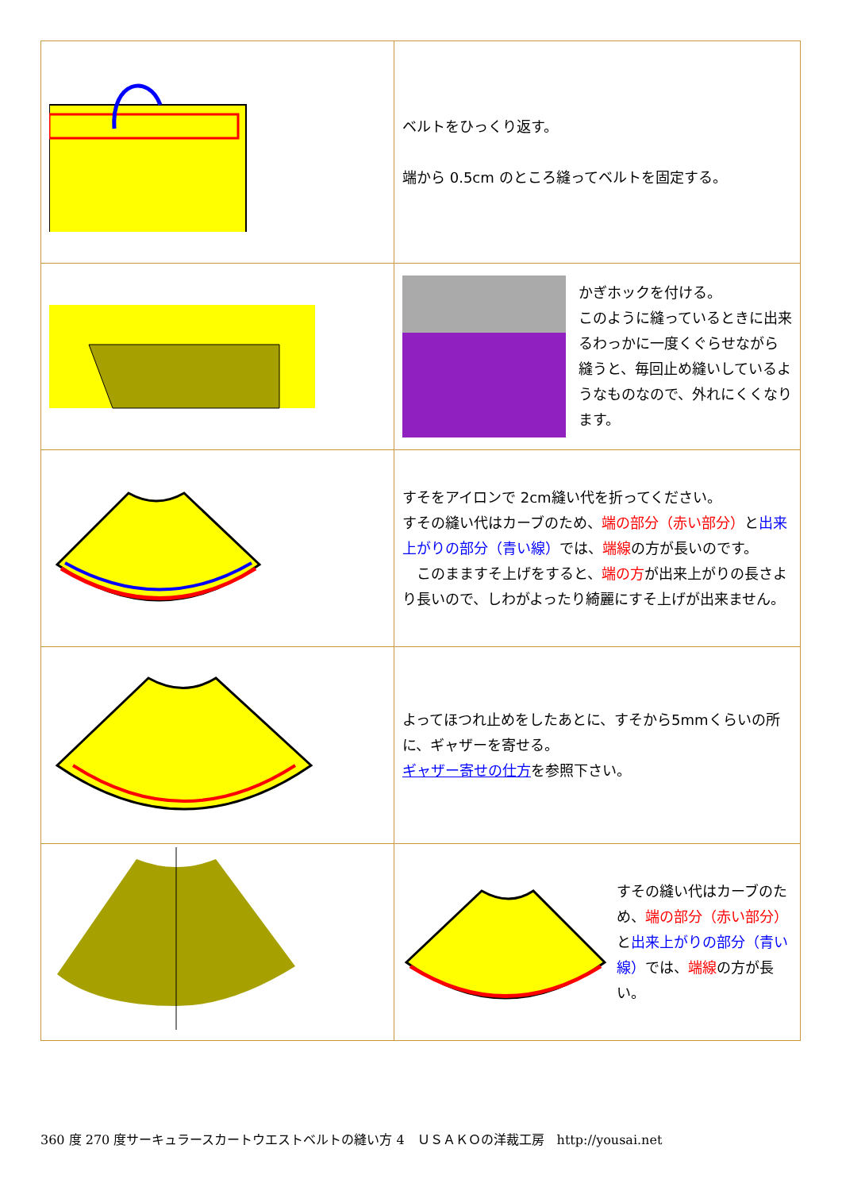| | ベルトをひっくり返す。 端から 0.5cm のところ縫ってベルトを固定する。 |
| | かぎホックを付ける。 このように縫っているときに出来るわっかに一度くぐらせながら縫うと、毎回止め縫いしているようなものなので、外れにくくなります。 |
| | すそをアイロンで 2cm縫い代を折ってください。 すその縫い代はカーブのため、 端の部分（赤い部分） と 出来上がりの部分（青い線） では、 端線 の方が長いのです。 このまますそ上げをすると、 端の方 が出来上がりの長さより長いので、しわがよったり綺麗にすそ上げが出来ません。 |
| | よってほつれ止めをしたあとに、すそから5mmくらいの所に、ギャザーを寄せる。 ギャザー寄せの仕方 を参照下さい。 |
| | すその縫い代はカーブのため、 端の部分（赤い部分） と 出来上がりの部分（青い線） では、 端線 の方が長い。 |
360 度 270 度サーキュラースカートウエストベルトの縫い方 4　ＵＳＡＫＯの洋裁工房　http://yousai.net